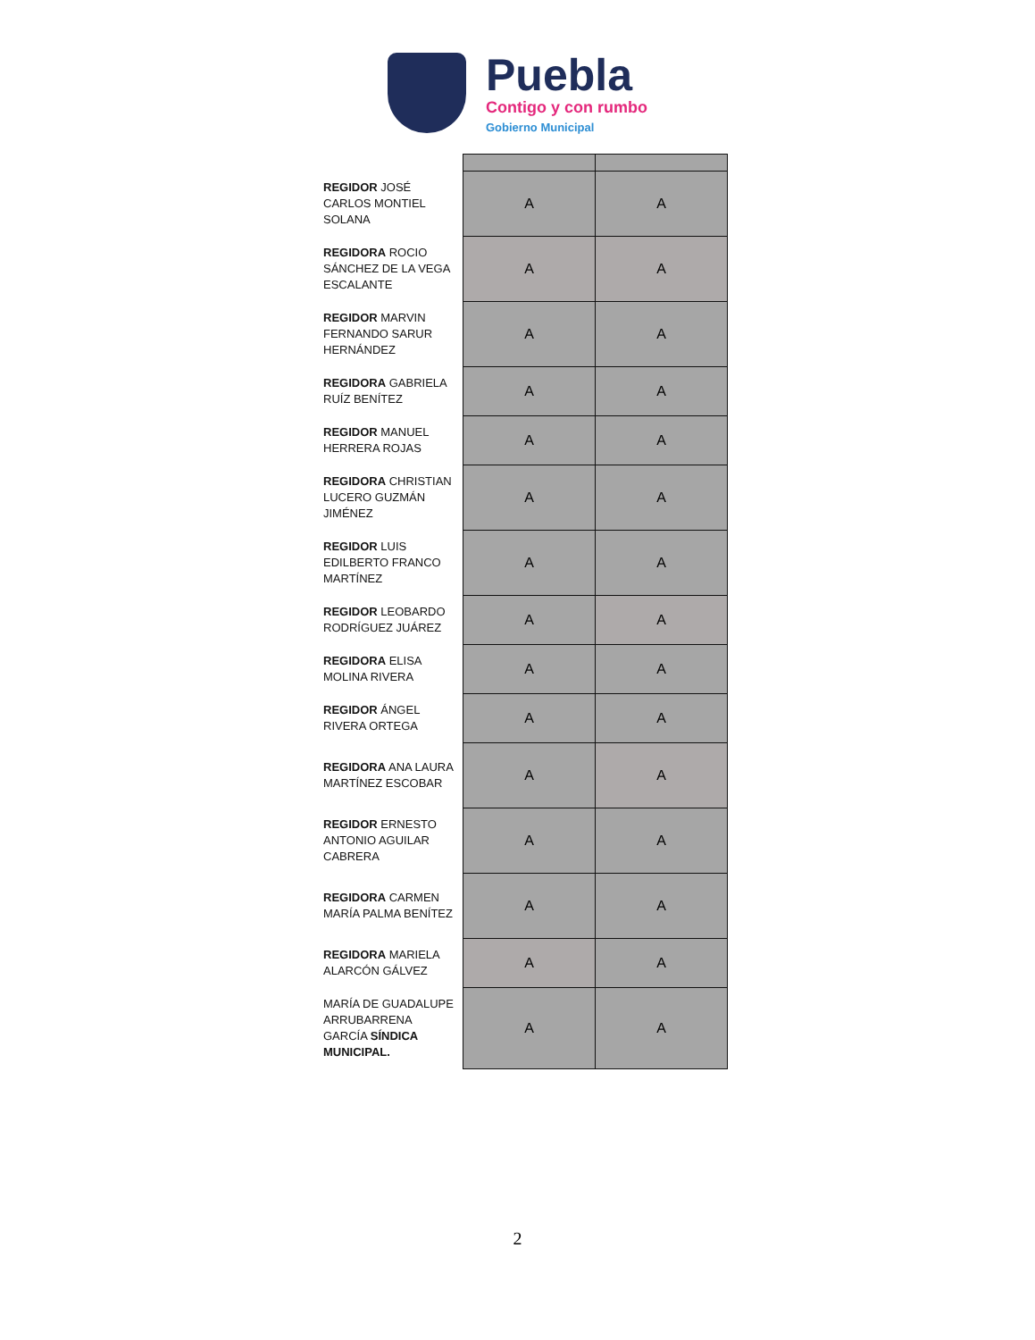Puebla
Contigo y con rumbo
Gobierno Municipal
| REGIDOR JOSÉ CARLOS MONTIEL SOLANA | A | A |
| REGIDORA ROCIO SÁNCHEZ DE LA VEGA ESCALANTE | A | A |
| REGIDOR MARVIN FERNANDO SARUR HERNÁNDEZ | A | A |
| REGIDORA GABRIELA RUÍZ BENÍTEZ | A | A |
| REGIDOR MANUEL HERRERA ROJAS | A | A |
| REGIDORA CHRISTIAN LUCERO GUZMÁN JIMÉNEZ | A | A |
| REGIDOR LUIS EDILBERTO FRANCO MARTÍNEZ | A | A |
| REGIDOR LEOBARDO RODRÍGUEZ JUÁREZ | A | A |
| REGIDORA ELISA MOLINA RIVERA | A | A |
| REGIDOR ÁNGEL RIVERA ORTEGA | A | A |
| REGIDORA ANA LAURA MARTÍNEZ ESCOBAR | A | A |
| REGIDOR ERNESTO ANTONIO AGUILAR CABRERA | A | A |
| REGIDORA CARMEN MARÍA PALMA BENÍTEZ | A | A |
| REGIDORA MARIELA ALARCÓN GÁLVEZ | A | A |
| MARÍA DE GUADALUPE ARRUBARRENA GARCÍA SÍNDICA MUNICIPAL. | A | A |
2